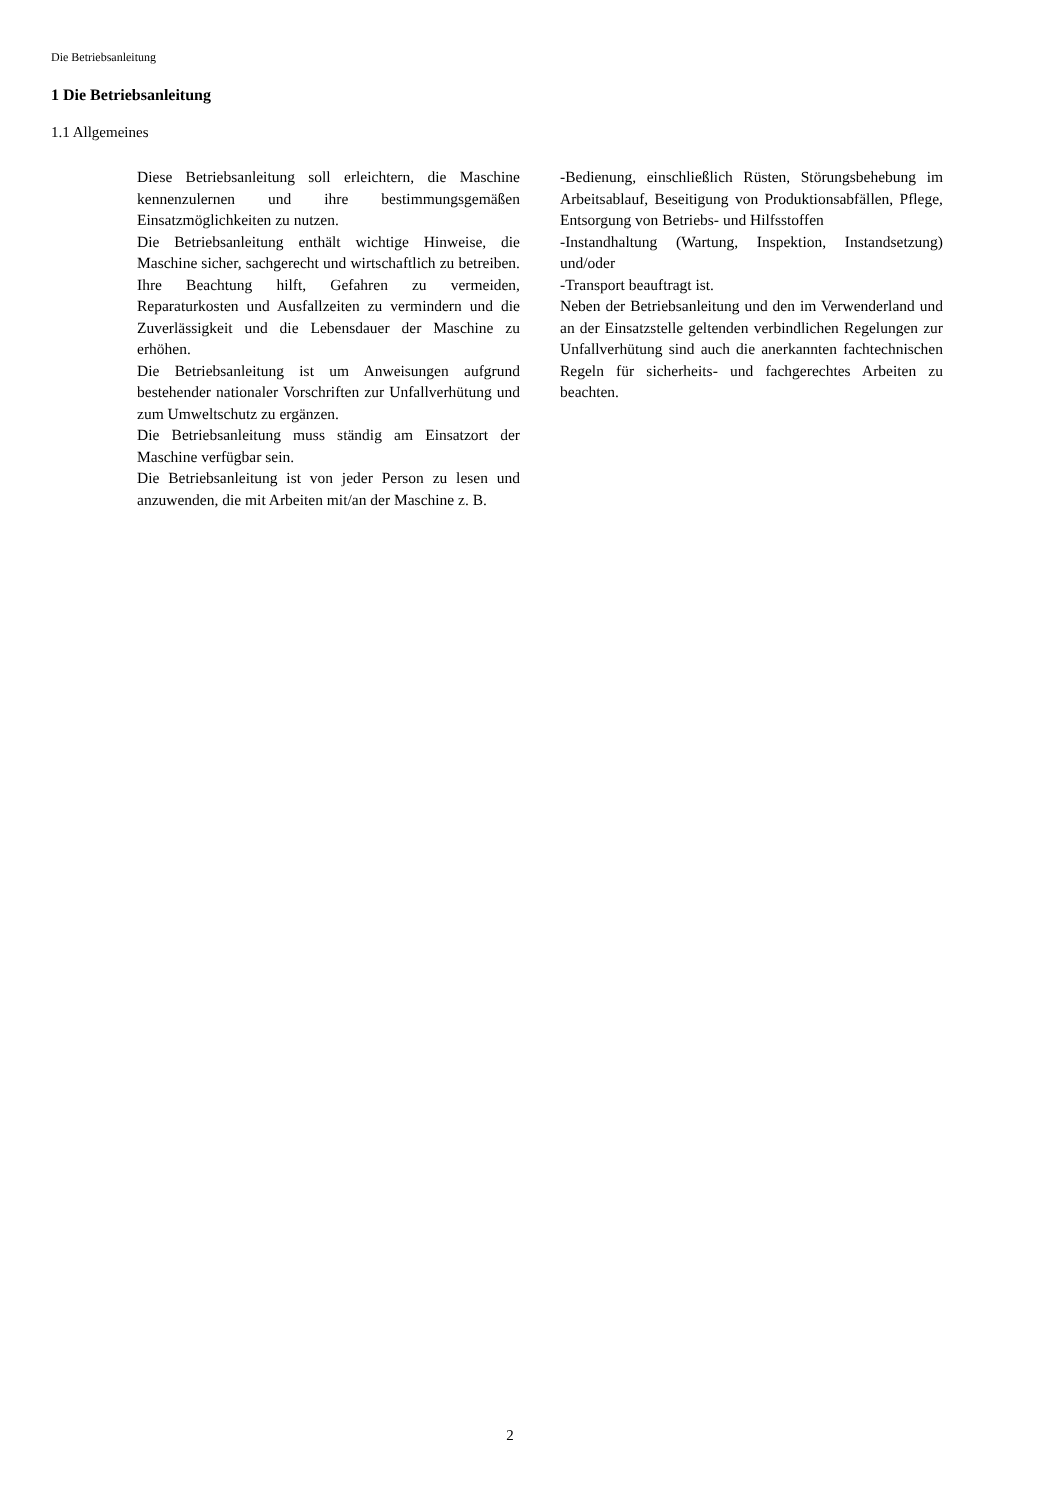Die Betriebsanleitung
1 Die Betriebsanleitung
1.1 Allgemeines
Diese Betriebsanleitung soll erleichtern, die Maschine kennenzulernen und ihre bestimmungsgemäßen Einsatzmöglichkeiten zu nutzen.
Die Betriebsanleitung enthält wichtige Hinweise, die Maschine sicher, sachgerecht und wirtschaftlich zu betreiben. Ihre Beachtung hilft, Gefahren zu vermeiden, Reparaturkosten und Ausfallzeiten zu vermindern und die Zuverlässigkeit und die Lebensdauer der Maschine zu erhöhen.
Die Betriebsanleitung ist um Anweisungen aufgrund bestehender nationaler Vorschriften zur Unfallverhütung und zum Umweltschutz zu ergänzen.
Die Betriebsanleitung muss ständig am Einsatzort der Maschine verfügbar sein.
Die Betriebsanleitung ist von jeder Person zu lesen und anzuwenden, die mit Arbeiten mit/an der Maschine z. B.
-Bedienung, einschließlich Rüsten, Störungsbehebung im Arbeitsablauf, Beseitigung von Produktionsabfällen, Pflege, Entsorgung von Betriebs- und Hilfsstoffen
-Instandhaltung (Wartung, Inspektion, Instandsetzung) und/oder
-Transport beauftragt ist.
Neben der Betriebsanleitung und den im Verwenderland und an der Einsatzstelle geltenden verbindlichen Regelungen zur Unfallverhütung sind auch die anerkannten fachtechnischen Regeln für sicherheits- und fachgerechtes Arbeiten zu beachten.
2